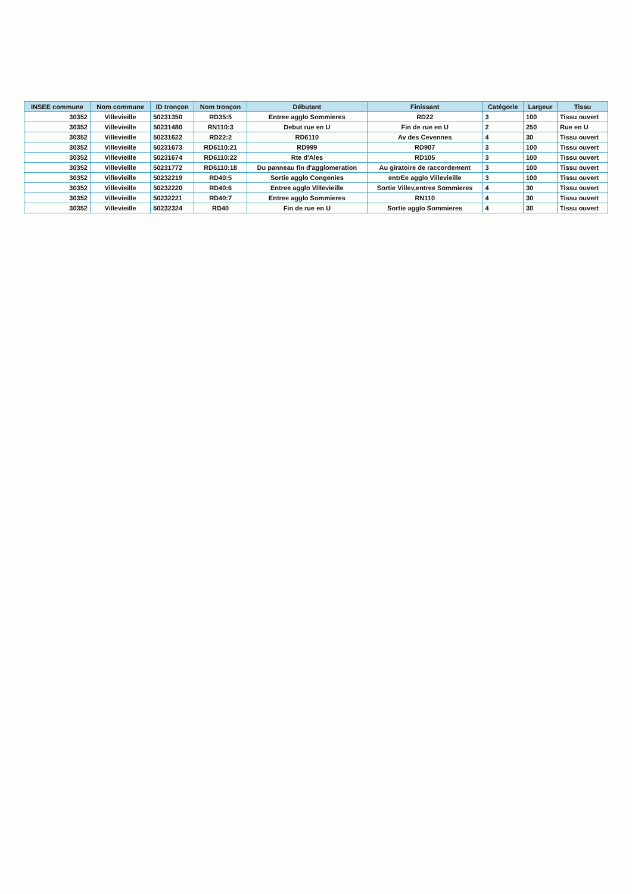| INSEE commune | Nom commune | ID tronçon | Nom tronçon | Débutant | Finissant | Catégorie | Largeur | Tissu |
| --- | --- | --- | --- | --- | --- | --- | --- | --- |
| 30352 | Villevieille | 50231350 | RD35:5 | Entree agglo Sommieres | RD22 | 3 | 100 | Tissu ouvert |
| 30352 | Villevieille | 50231480 | RN110:3 | Debut rue en U | Fin de rue en U | 2 | 250 | Rue en U |
| 30352 | Villevieille | 50231622 | RD22:2 | RD6110 | Av des Cevennes | 4 | 30 | Tissu ouvert |
| 30352 | Villevieille | 50231673 | RD6110:21 | RD999 | RD907 | 3 | 100 | Tissu ouvert |
| 30352 | Villevieille | 50231674 | RD6110:22 | Rte d'Ales | RD105 | 3 | 100 | Tissu ouvert |
| 30352 | Villevieille | 50231772 | RD6110:18 | Du panneau fin d'agglomeration | Au giratoire de raccordement | 3 | 100 | Tissu ouvert |
| 30352 | Villevieille | 50232219 | RD40:5 | Sortie agglo Congenies | entrEe agglo Villevieille | 3 | 100 | Tissu ouvert |
| 30352 | Villevieille | 50232220 | RD40:6 | Entree agglo Villevieille | Sortie Villev,entree Sommieres | 4 | 30 | Tissu ouvert |
| 30352 | Villevieille | 50232221 | RD40:7 | Entree agglo Sommieres | RN110 | 4 | 30 | Tissu ouvert |
| 30352 | Villevieille | 50232324 | RD40 | Fin de rue en U | Sortie agglo Sommieres | 4 | 30 | Tissu ouvert |